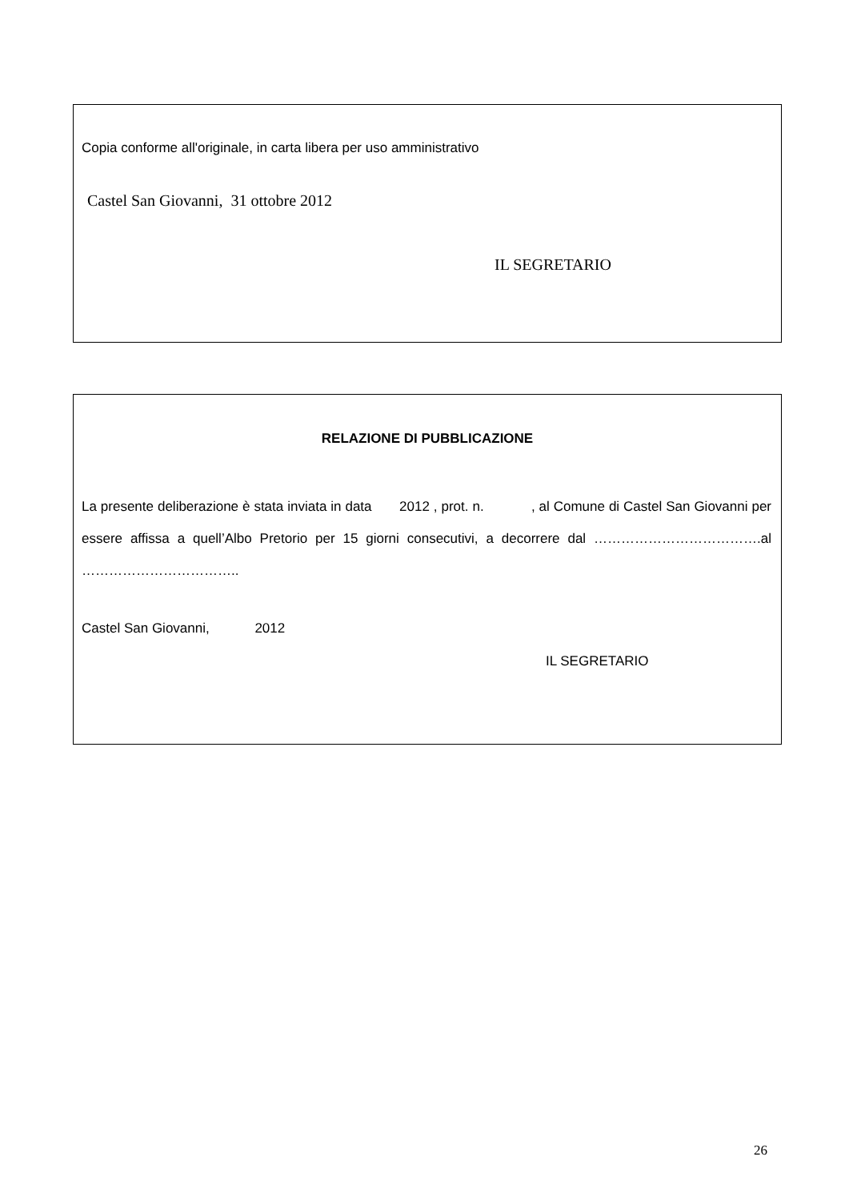Copia conforme all'originale, in carta libera per uso amministrativo
Castel San Giovanni, 31 ottobre 2012
IL SEGRETARIO
RELAZIONE DI PUBBLICAZIONE
La presente deliberazione è stata inviata in data 2012 , prot. n. , al Comune di Castel San Giovanni per essere affissa a quell’Albo Pretorio per 15 giorni consecutivi, a decorrere dal ……………………………….al ……………………………..
Castel San Giovanni, 2012
IL SEGRETARIO
26